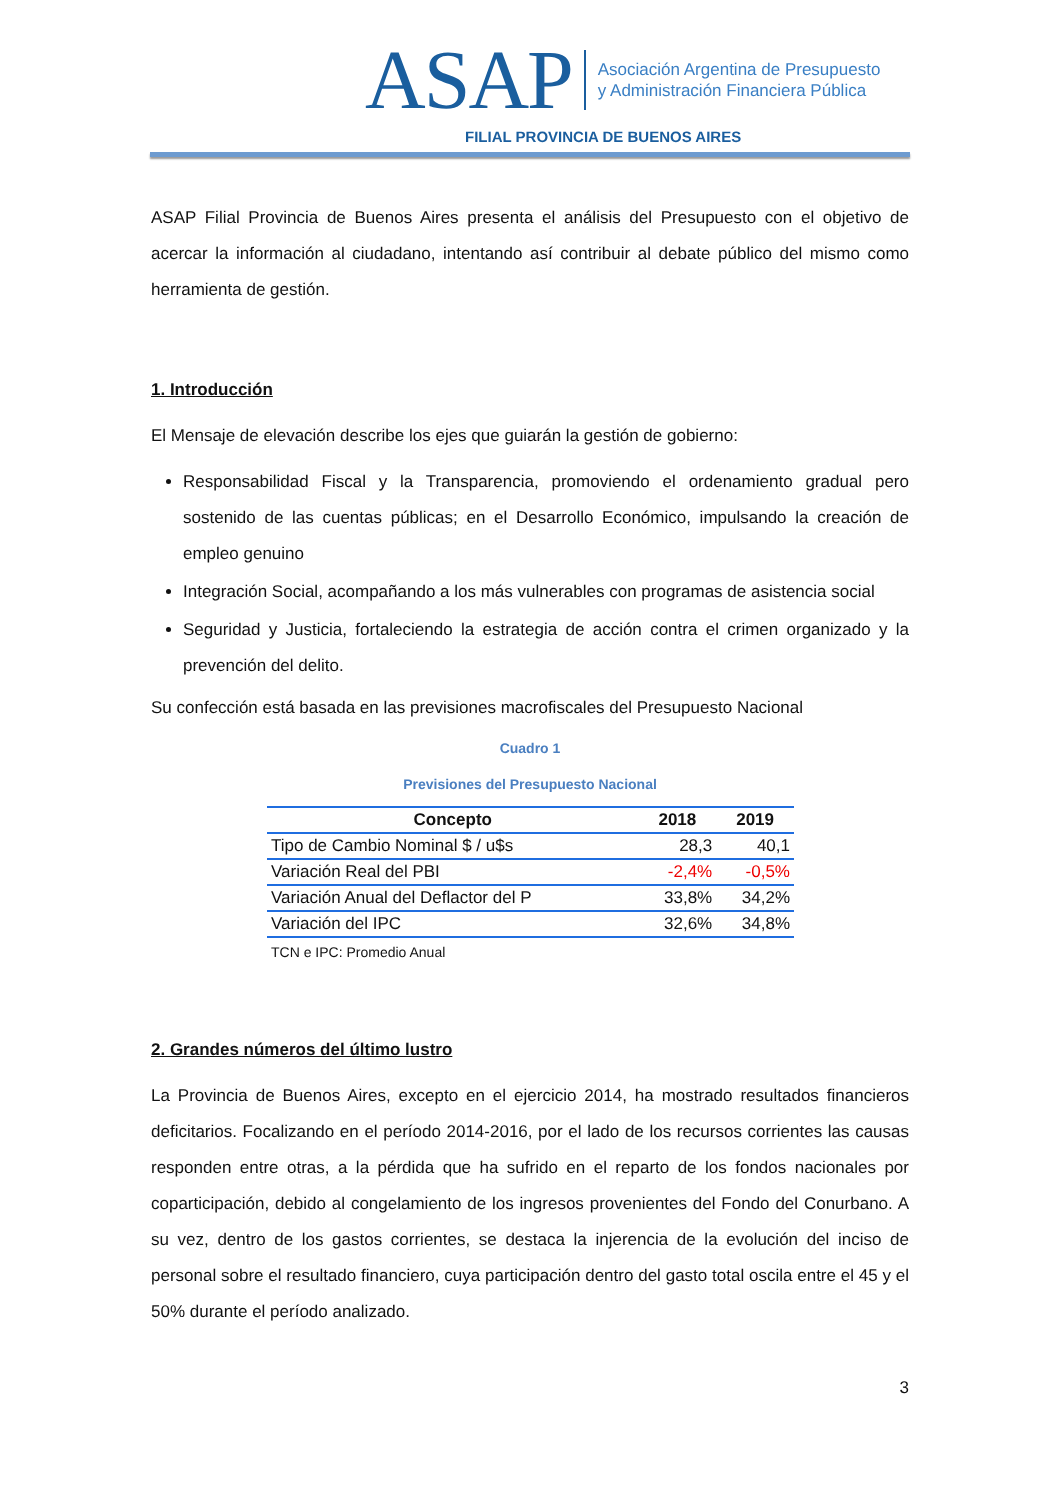ASAP
Asociación Argentina de Presupuesto
y Administración Financiera Pública
FILIAL PROVINCIA DE BUENOS AIRES
ASAP Filial Provincia de Buenos Aires presenta el análisis del Presupuesto con el objetivo de acercar la información al ciudadano, intentando así contribuir al debate público del mismo como herramienta de gestión.
1. Introducción
El Mensaje de elevación describe los ejes que guiarán la gestión de gobierno:
Responsabilidad Fiscal y la Transparencia, promoviendo el ordenamiento gradual pero sostenido de las cuentas públicas; en el Desarrollo Económico, impulsando la creación de empleo genuino
Integración Social, acompañando a los más vulnerables con programas de asistencia social
Seguridad y Justicia, fortaleciendo la estrategia de acción contra el crimen organizado y la prevención del delito.
Su confección está basada en las previsiones macrofiscales del Presupuesto Nacional
Cuadro 1
Previsiones del Presupuesto Nacional
| Concepto | 2018 | 2019 |
| --- | --- | --- |
| Tipo de Cambio Nominal $ / u$s | 28,3 | 40,1 |
| Variación Real del PBI | -2,4% | -0,5% |
| Variación Anual del Deflactor del P | 33,8% | 34,2% |
| Variación del IPC | 32,6% | 34,8% |
TCN e IPC: Promedio Anual
2. Grandes números del último lustro
La Provincia de Buenos Aires, excepto en el ejercicio 2014, ha mostrado resultados financieros deficitarios. Focalizando en el período 2014-2016, por el lado de los recursos corrientes las causas responden entre otras, a la pérdida que ha sufrido en el reparto de los fondos nacionales por coparticipación, debido al congelamiento de los ingresos provenientes del Fondo del Conurbano. A su vez, dentro de los gastos corrientes, se destaca la injerencia de la evolución del inciso de personal sobre el resultado financiero, cuya participación dentro del gasto total oscila entre el 45 y el 50% durante el período analizado.
3